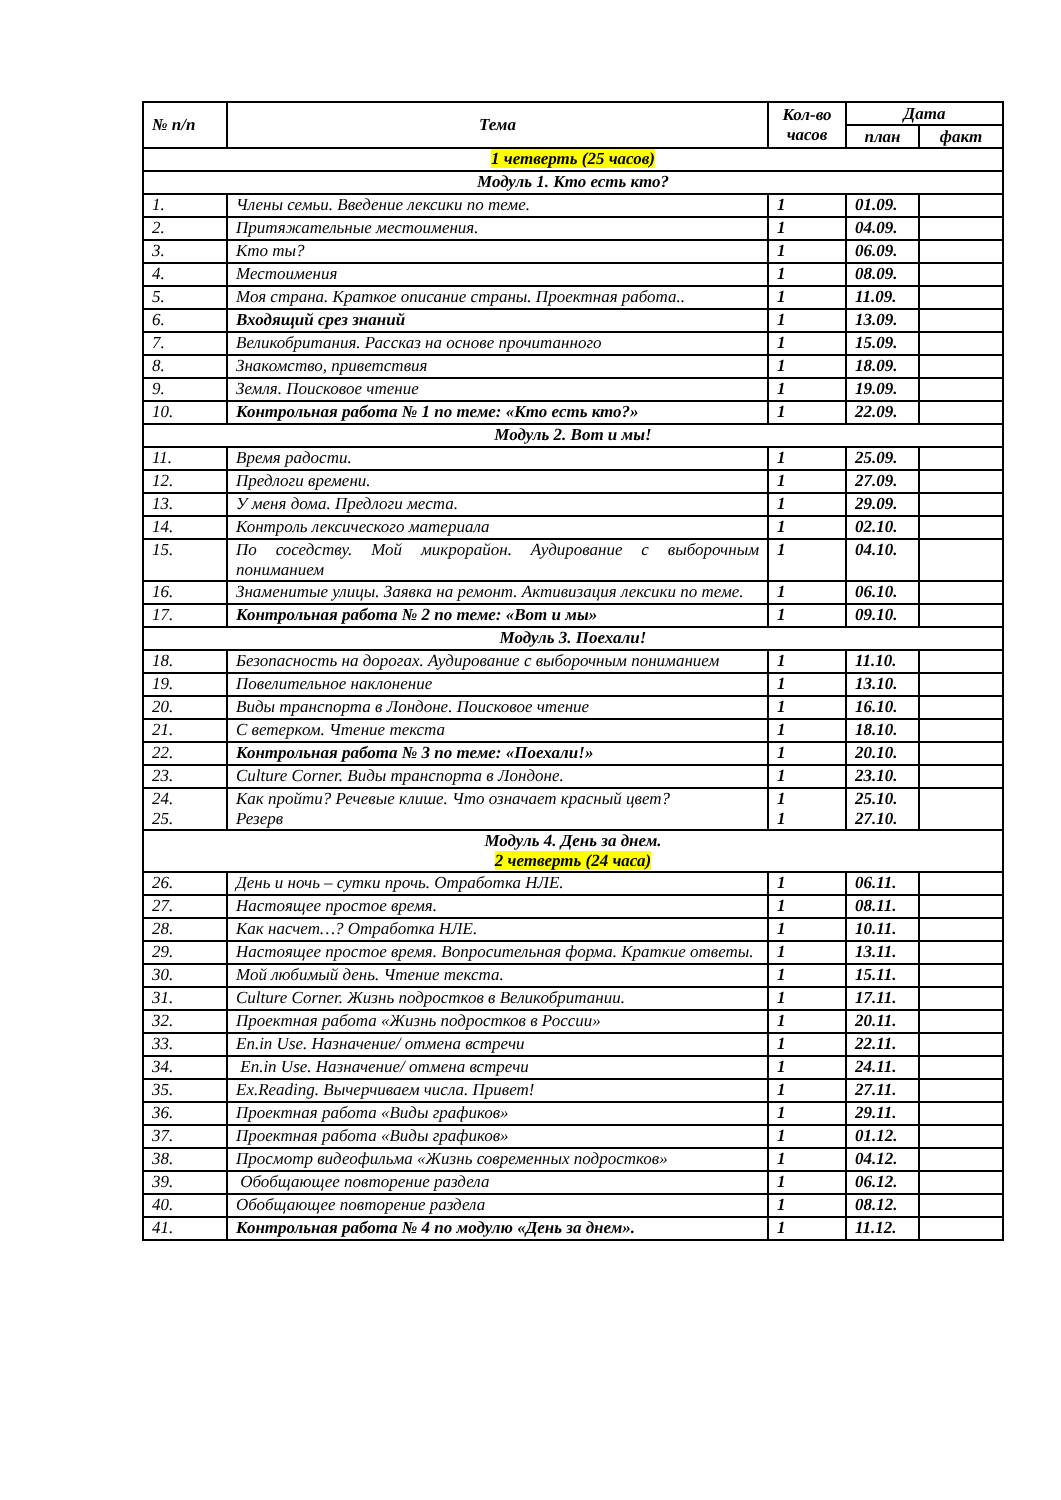| № п/п | Тема | Кол-во часов | Дата | |
| --- | --- | --- | --- | --- |
| | | | план | факт |
| 1 четверть (25 часов) | | | | |
| Модуль 1. Кто есть кто? | | | | |
| 1. | Члены семьи. Введение лексики по теме. | 1 | 01.09. | |
| 2. | Притяжательные местоимения. | 1 | 04.09. | |
| 3. | Кто ты? | 1 | 06.09. | |
| 4. | Местоимения | 1 | 08.09. | |
| 5. | Моя страна. Краткое описание страны. Проектная работа.. | 1 | 11.09. | |
| 6. | Входящий срез знаний | 1 | 13.09. | |
| 7. | Великобритания. Рассказ на основе прочитанного | 1 | 15.09. | |
| 8. | Знакомство, приветствия | 1 | 18.09. | |
| 9. | Земля. Поисковое чтение | 1 | 19.09. | |
| 10. | Контрольная работа № 1 по теме: «Кто есть кто?» | 1 | 22.09. | |
| Модуль 2. Вот и мы! | | | | |
| 11. | Время радости. | 1 | 25.09. | |
| 12. | Предлоги времени. | 1 | 27.09. | |
| 13. | У меня дома. Предлоги места. | 1 | 29.09. | |
| 14. | Контроль лексического материала | 1 | 02.10. | |
| 15. | По соседству. Мой микрорайон. Аудирование с выборочным пониманием | 1 | 04.10. | |
| 16. | Знаменитые улицы. Заявка на ремонт. Активизация лексики по теме. | 1 | 06.10. | |
| 17. | Контрольная работа № 2 по теме: «Вот и мы» | 1 | 09.10. | |
| Модуль 3. Поехали! | | | | |
| 18. | Безопасность на дорогах. Аудирование с выборочным пониманием | 1 | 11.10. | |
| 19. | Повелительное наклонение | 1 | 13.10. | |
| 20. | Виды транспорта в Лондоне. Поисковое чтение | 1 | 16.10. | |
| 21. | С ветерком. Чтение текста | 1 | 18.10. | |
| 22. | Контрольная работа № 3 по теме: «Поехали!» | 1 | 20.10. | |
| 23. | Culture Corner. Виды транспорта в Лондоне. | 1 | 23.10. | |
| 24. 25. | Как пройти? Речевые клише. Что означает красный цвет? Резерв | 1 1 | 25.10. 27.10. | |
| Модуль 4. День за днем. 2 четверть (24 часа) | | | | |
| 26. | День и ночь – сутки прочь. Отработка НЛЕ. | 1 | 06.11. | |
| 27. | Настоящее простое время. | 1 | 08.11. | |
| 28. | Как насчет…? Отработка НЛЕ. | 1 | 10.11. | |
| 29. | Настоящее простое время. Вопросительная форма. Краткие ответы. | 1 | 13.11. | |
| 30. | Мой любимый день. Чтение текста. | 1 | 15.11. | |
| 31. | Culture Corner. Жизнь подростков в Великобритании. | 1 | 17.11. | |
| 32. | Проектная работа «Жизнь подростков в России» | 1 | 20.11. | |
| 33. | En.in Use. Назначение/ отмена встречи | 1 | 22.11. | |
| 34. | En.in Use. Назначение/ отмена встречи | 1 | 24.11. | |
| 35. | Ex.Reading. Вычерчиваем числа. Привет! | 1 | 27.11. | |
| 36. | Проектная работа «Виды графиков» | 1 | 29.11. | |
| 37. | Проектная работа «Виды графиков» | 1 | 01.12. | |
| 38. | Просмотр видеофильма «Жизнь современных подростков» | 1 | 04.12. | |
| 39. | Обобщающее повторение раздела | 1 | 06.12. | |
| 40. | Обобщающее повторение раздела | 1 | 08.12. | |
| 41. | Контрольная работа № 4 по модулю «День за днем». | 1 | 11.12. | |